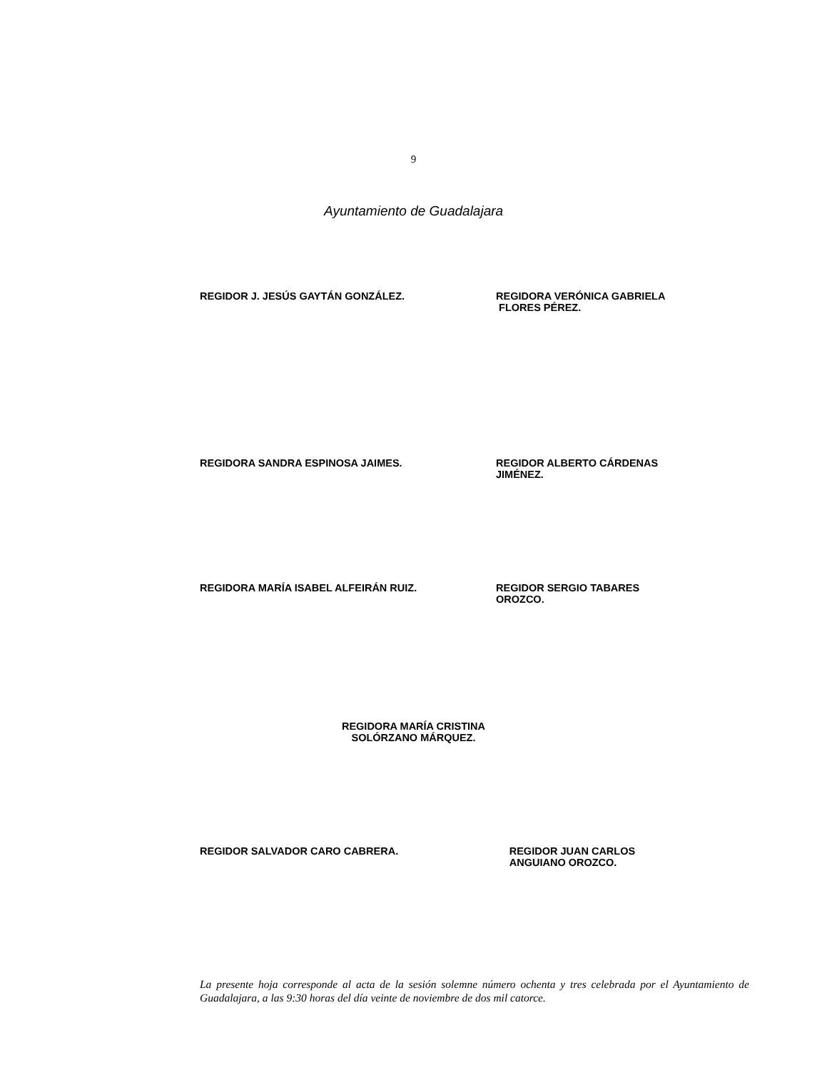9
Ayuntamiento de Guadalajara
REGIDOR J. JESÚS GAYTÁN GONZÁLEZ. REGIDORA VERÓNICA GABRIELA
FLORES PÉREZ.
REGIDORA SANDRA ESPINOSA JAIMES. REGIDOR ALBERTO CÁRDENAS
JIMÉNEZ.
REGIDORA MARÍA ISABEL ALFEIRÁN RUIZ. REGIDOR SERGIO TABARES
OROZCO.
REGIDORA MARÍA CRISTINA
SOLÓRZANO MÁRQUEZ.
REGIDOR SALVADOR CARO CABRERA. REGIDOR JUAN CARLOS
ANGUIANO OROZCO.
La presente hoja corresponde al acta de la sesión solemne número ochenta y tres celebrada por el Ayuntamiento de Guadalajara, a las 9:30 horas del día veinte de noviembre de dos mil catorce.